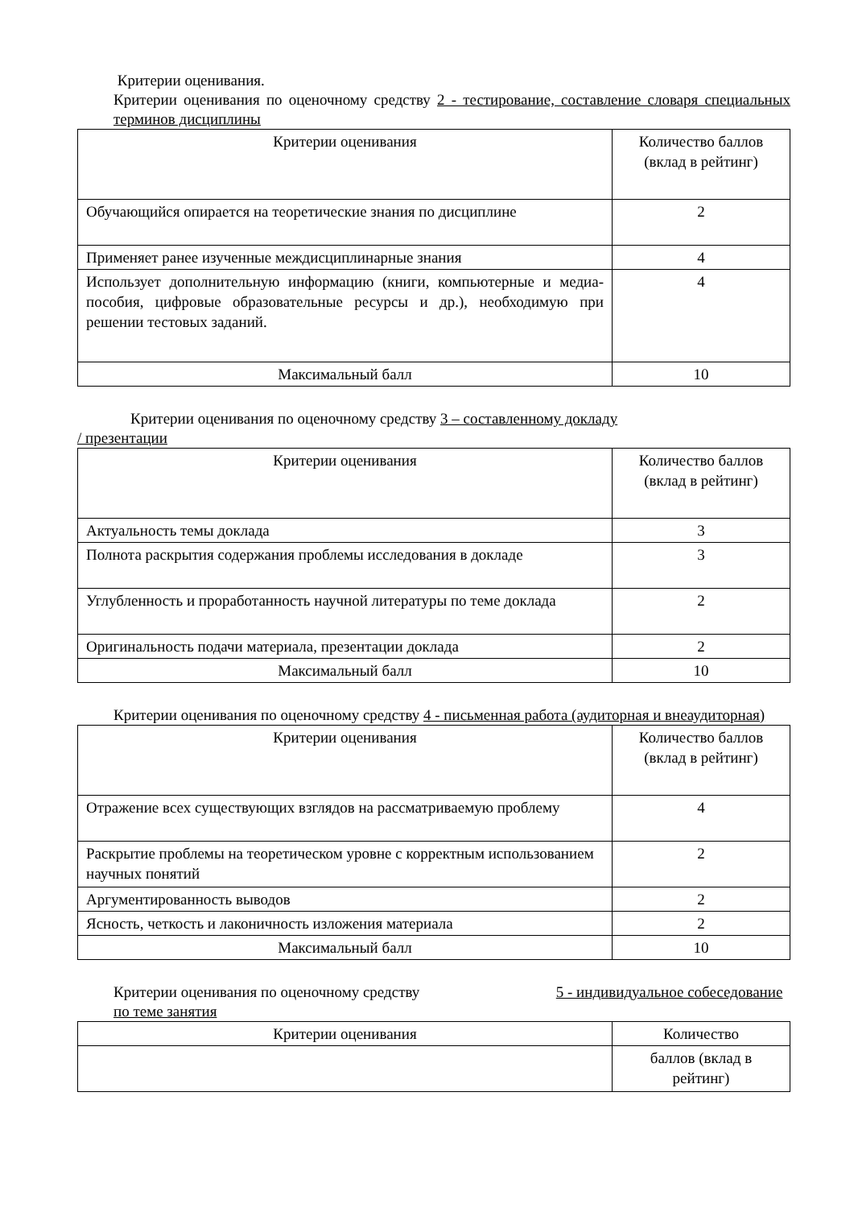Критерии оценивания.
Критерии оценивания по оценочному средству 2 - тестирование, составление словаря специальных терминов дисциплины
| Критерии оценивания | Количество баллов (вклад в рейтинг) |
| --- | --- |
| Обучающийся опирается на теоретические знания по дисциплине | 2 |
| Применяет ранее изученные междисциплинарные знания | 4 |
| Использует дополнительную информацию (книги, компьютерные и медиа-пособия, цифровые образовательные ресурсы и др.), необходимую при решении тестовых заданий. | 4 |
| Максимальный балл | 10 |
Критерии оценивания по оценочному средству 3 – составленному докладу
/ презентации
| Критерии оценивания | Количество баллов (вклад в рейтинг) |
| --- | --- |
| Актуальность темы доклада | 3 |
| Полнота раскрытия содержания проблемы исследования в докладе | 3 |
| Углубленность и проработанность научной литературы по теме доклада | 2 |
| Оригинальность подачи материала, презентации доклада | 2 |
| Максимальный балл | 10 |
Критерии оценивания по оценочному средству 4 - письменная работа (аудиторная и внеаудиторная)
| Критерии оценивания | Количество баллов (вклад в рейтинг) |
| --- | --- |
| Отражение всех существующих взглядов на рассматриваемую проблему | 4 |
| Раскрытие проблемы на теоретическом уровне с корректным использованием научных понятий | 2 |
| Аргументированность выводов | 2 |
| Ясность, четкость и лаконичность изложения материала | 2 |
| Максимальный балл | 10 |
Критерии оценивания по оценочному средству 5 - индивидуальное собеседование по теме занятия
| Критерии оценивания | Количество |
| --- | --- |
| | баллов (вклад в рейтинг) |